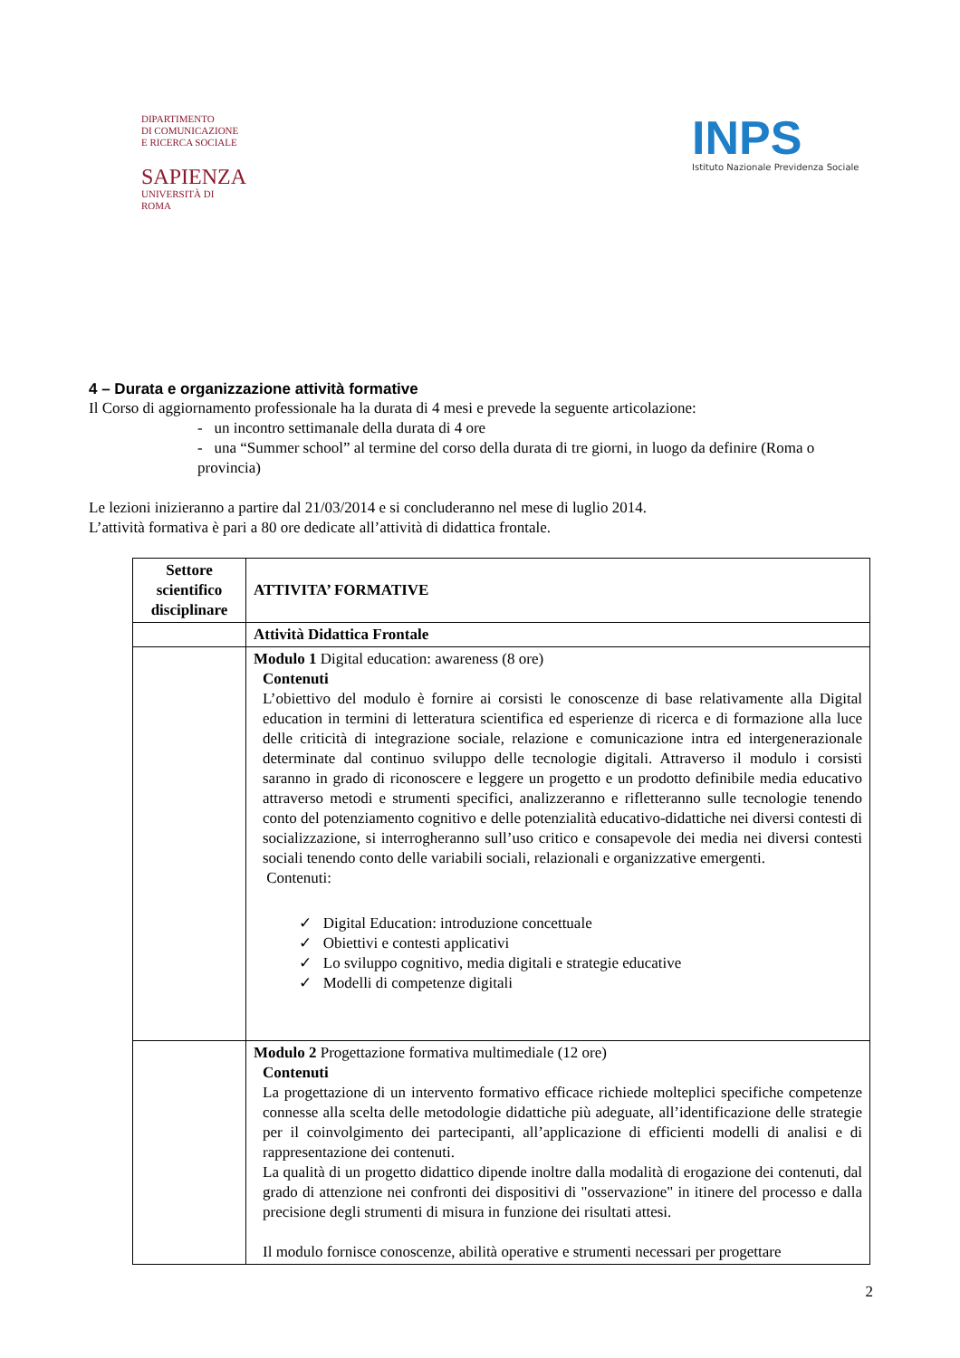DIPARTIMENTO
DI COMUNICAZIONE
E RICERCA SOCIALE
SAPIENZA
UNIVERSITÀ DI ROMA
INPS
Istituto Nazionale Previdenza Sociale
4 – Durata e organizzazione attività formative
Il Corso di aggiornamento professionale ha la durata di 4 mesi e prevede la seguente articolazione:
- un incontro settimanale della durata di 4 ore
- una “Summer school” al termine del corso della durata di tre giorni, in luogo da definire (Roma o provincia)
Le lezioni inizieranno a partire dal 21/03/2014 e si concluderanno nel mese di luglio 2014.
L’attività formativa è pari a 80 ore dedicate all’attività di didattica frontale.
| Settore scientifico disciplinare | ATTIVITA’ FORMATIVE |
| --- | --- |
| | Attività Didattica Frontale |
| | Modulo 1 Digital education: awareness (8 ore) Contenuti L’obiettivo del modulo è fornire ai corsisti le conoscenze di base relativamente alla Digital education in termini di letteratura scientifica ed esperienze di ricerca e di formazione alla luce delle criticità di integrazione sociale, relazione e comunicazione intra ed intergenerazionale determinate dal continuo sviluppo delle tecnologie digitali. Attraverso il modulo i corsisti saranno in grado di riconoscere e leggere un progetto e un prodotto definibile media educativo attraverso metodi e strumenti specifici, analizzeranno e rifletteranno sulle tecnologie tenendo conto del potenziamento cognitivo e delle potenzialità educativo-didattiche nei diversi contesti di socializzazione, si interrogheranno sull’uso critico e consapevole dei media nei diversi contesti sociali tenendo conto delle variabili sociali, relazionali e organizzative emergenti. Contenuti: ✓ Digital Education: introduzione concettuale ✓ Obiettivi e contesti applicativi ✓ Lo sviluppo cognitivo, media digitali e strategie educative ✓ Modelli di competenze digitali |
| | Modulo 2 Progettazione formativa multimediale (12 ore) Contenuti La progettazione di un intervento formativo efficace richiede molteplici specifiche competenze connesse alla scelta delle metodologie didattiche più adeguate, all’identificazione delle strategie per il coinvolgimento dei partecipanti, all’applicazione di efficienti modelli di analisi e di rappresentazione dei contenuti. La qualità di un progetto didattico dipende inoltre dalla modalità di erogazione dei contenuti, dal grado di attenzione nei confronti dei dispositivi di "osservazione" in itinere del processo e dalla precisione degli strumenti di misura in funzione dei risultati attesi. Il modulo fornisce conoscenze, abilità operative e strumenti necessari per progettare |
2